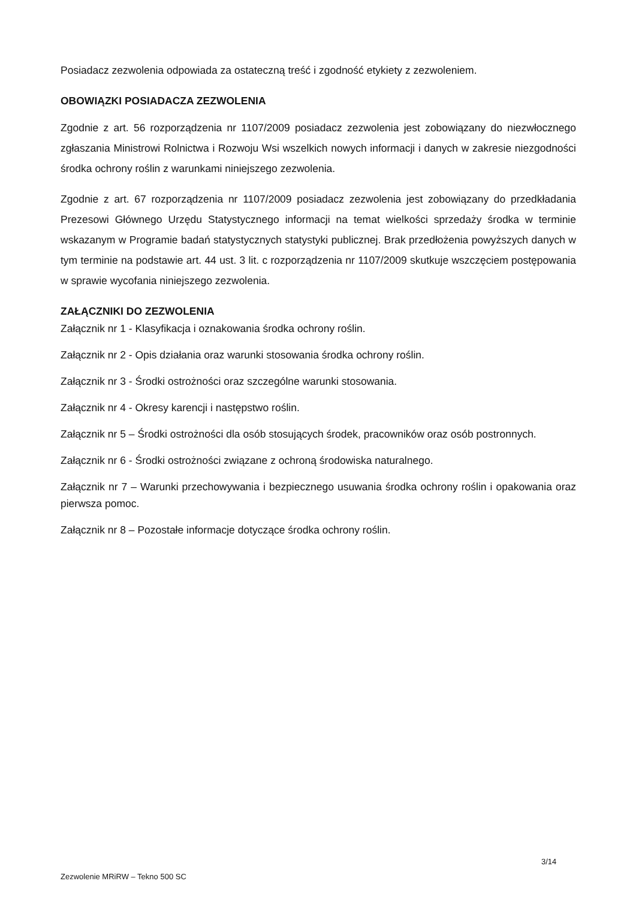Posiadacz zezwolenia odpowiada za ostateczną treść i zgodność etykiety z zezwoleniem.
OBOWIĄZKI POSIADACZA ZEZWOLENIA
Zgodnie z art. 56 rozporządzenia nr 1107/2009 posiadacz zezwolenia jest zobowiązany do niezwłocznego zgłaszania Ministrowi Rolnictwa i Rozwoju Wsi wszelkich nowych informacji i danych w zakresie niezgodności środka ochrony roślin z warunkami niniejszego zezwolenia.
Zgodnie z art. 67 rozporządzenia nr 1107/2009 posiadacz zezwolenia jest zobowiązany do przedkładania Prezesowi Głównego Urzędu Statystycznego informacji na temat wielkości sprzedaży środka w terminie wskazanym w Programie badań statystycznych statystyki publicznej. Brak przedłożenia powyższych danych w tym terminie na podstawie art. 44 ust. 3 lit. c rozporządzenia nr 1107/2009 skutkuje wszczęciem postępowania w sprawie wycofania niniejszego zezwolenia.
ZAŁĄCZNIKI DO ZEZWOLENIA
Załącznik nr 1 - Klasyfikacja i oznakowania środka ochrony roślin.
Załącznik nr 2 - Opis działania oraz warunki stosowania środka ochrony roślin.
Załącznik nr 3 - Środki ostrożności oraz szczególne warunki stosowania.
Załącznik nr 4 - Okresy karencji i następstwo roślin.
Załącznik nr 5 – Środki ostrożności dla osób stosujących środek, pracowników oraz osób postronnych.
Załącznik nr 6 - Środki ostrożności związane z ochroną środowiska naturalnego.
Załącznik nr 7 – Warunki przechowywania i bezpiecznego usuwania środka ochrony roślin i opakowania oraz pierwsza pomoc.
Załącznik nr 8 – Pozostałe informacje dotyczące środka ochrony roślin.
3/14
Zezwolenie MRiRW – Tekno 500 SC